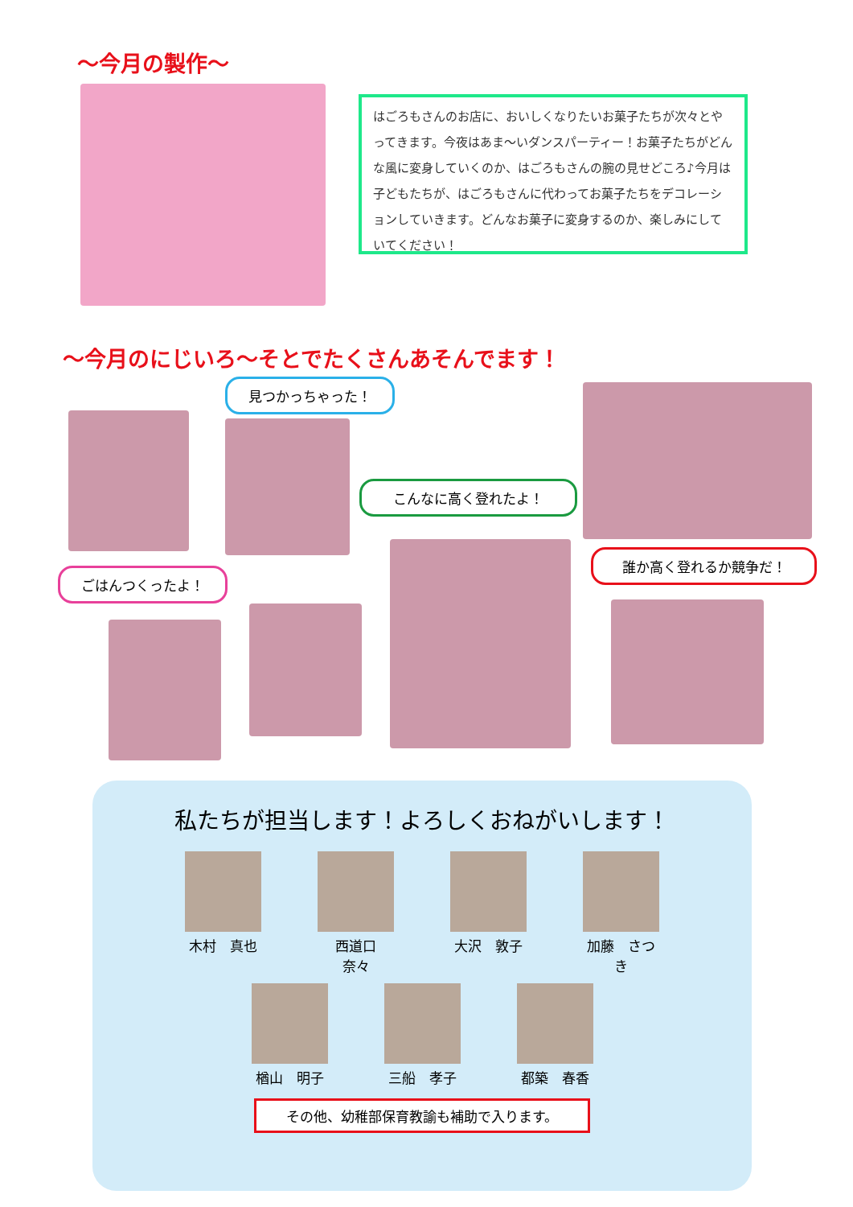～今月の製作～
はごろもさんのお店に、おいしくなりたいお菓子たちが次々とやってきます。今夜はあま～いダンスパーティー！お菓子たちがどんな風に変身していくのか、はごろもさんの腕の見せどころ♪今月は子どもたちが、はごろもさんに代わってお菓子たちをデコレーションしていきます。どんなお菓子に変身するのか、楽しみにしていてください！
～今月のにじいろ～そとでたくさんあそんでます！
見つかっちゃった！
こんなに高く登れたよ！
誰か高く登れるか競争だ！
ごはんつくったよ！
私たちが担当します！よろしくおねがいします！
木村　真也 西道口　奈々
大沢　敦子 加藤　さつき
楢山　明子 三船　孝子 都築　春香
その他、幼稚部保育教諭も補助で入ります。